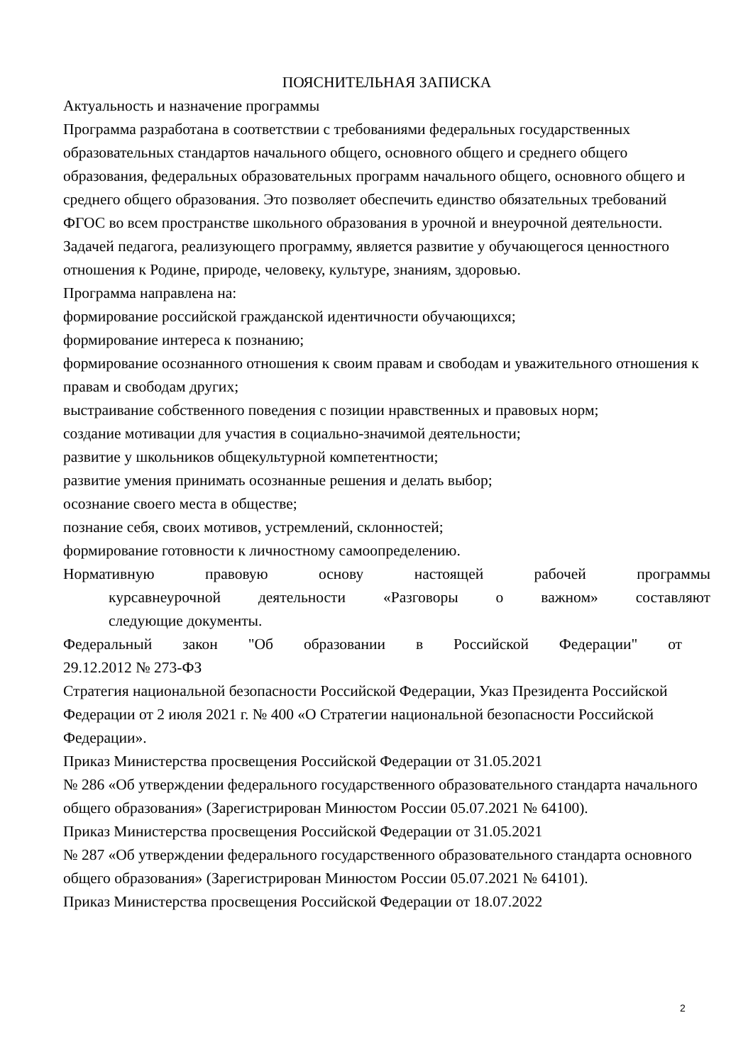ПОЯСНИТЕЛЬНАЯ ЗАПИСКА
Актуальность и назначение программы
Программа разработана в соответствии с требованиями федеральных государственных образовательных стандартов начального общего, основного общего и среднего общего образования, федеральных образовательных программ начального общего, основного общего и среднего общего образования. Это позволяет обеспечить единство обязательных требований ФГОС во всем пространстве школьного образования в урочной и внеурочной деятельности.
Задачей педагога, реализующего программу, является развитие у обучающегося ценностного отношения к Родине, природе, человеку, культуре, знаниям, здоровью.
Программа направлена на:
формирование российской гражданской идентичности обучающихся;
формирование интереса к познанию;
формирование осознанного отношения к своим правам и свободам и уважительного отношения к правам и свободам других;
выстраивание собственного поведения с позиции нравственных и правовых норм;
создание мотивации для участия в социально-значимой деятельности;
развитие у школьников общекультурной компетентности;
развитие умения принимать осознанные решения и делать выбор;
осознание своего места в обществе;
познание себя, своих мотивов, устремлений, склонностей;
формирование готовности к личностному самоопределению.
Нормативную правовую основу настоящей рабочей программы
курсавнеурочной деятельности «Разговоры о важном» составляют
следующие документы.
Федеральный закон "Об образовании в Российской Федерации" от
29.12.2012 № 273-ФЗ
Стратегия национальной безопасности Российской Федерации, Указ Президента Российской Федерации от 2 июля 2021 г. № 400 «О Стратегии национальной безопасности Российской Федерации».
Приказ Министерства просвещения Российской Федерации от 31.05.2021
№ 286 «Об утверждении федерального государственного образовательного стандарта начального общего образования» (Зарегистрирован Минюстом России 05.07.2021 № 64100).
Приказ Министерства просвещения Российской Федерации от 31.05.2021
№ 287 «Об утверждении федерального государственного образовательного стандарта основного общего образования» (Зарегистрирован Минюстом России 05.07.2021 № 64101).
Приказ Министерства просвещения Российской Федерации от 18.07.2022
2